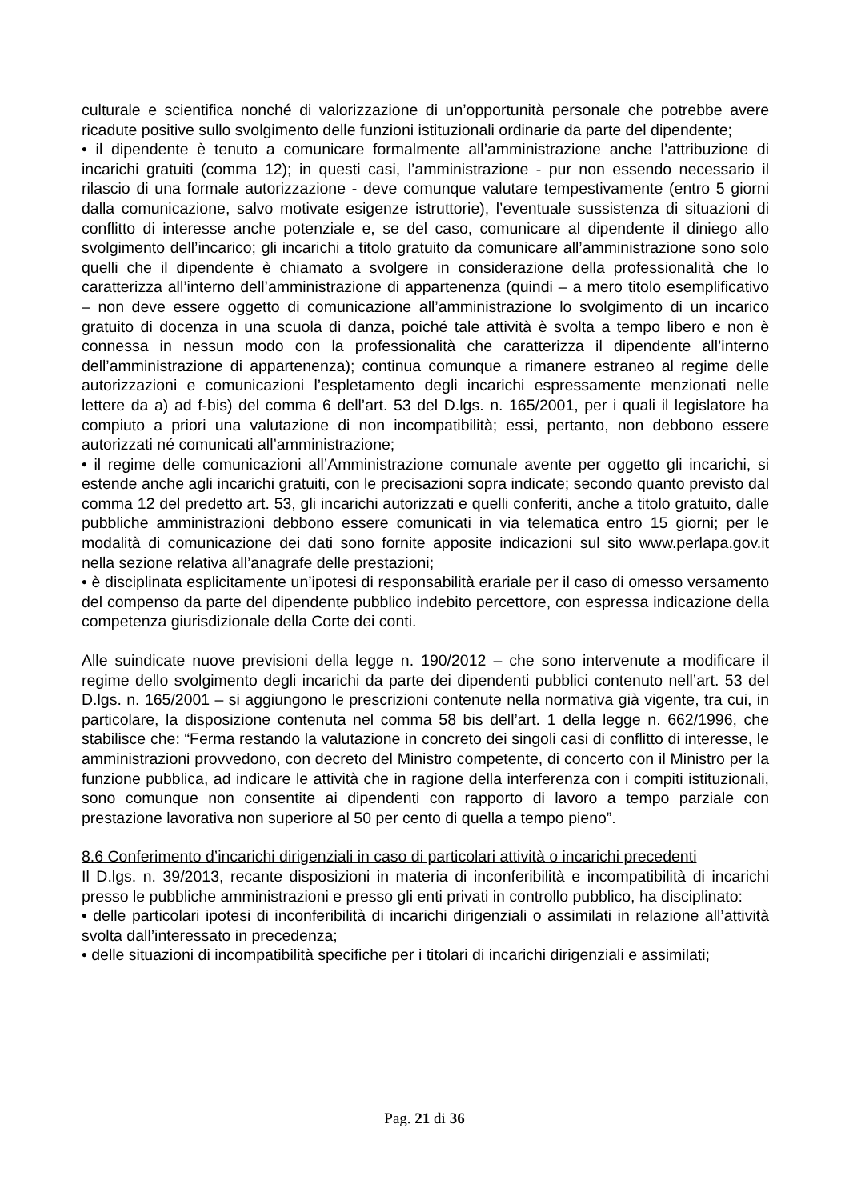culturale e scientifica nonché di valorizzazione di un’opportunità personale che potrebbe avere ricadute positive sullo svolgimento delle funzioni istituzionali ordinarie da parte del dipendente;
• il dipendente è tenuto a comunicare formalmente all’amministrazione anche l’attribuzione di incarichi gratuiti (comma 12); in questi casi, l’amministrazione - pur non essendo necessario il rilascio di una formale autorizzazione - deve comunque valutare tempestivamente (entro 5 giorni dalla comunicazione, salvo motivate esigenze istruttorie), l’eventuale sussistenza di situazioni di conflitto di interesse anche potenziale e, se del caso, comunicare al dipendente il diniego allo svolgimento dell’incarico; gli incarichi a titolo gratuito da comunicare all’amministrazione sono solo quelli che il dipendente è chiamato a svolgere in considerazione della professionalità che lo caratterizza all’interno dell’amministrazione di appartenenza (quindi – a mero titolo esemplificativo – non deve essere oggetto di comunicazione all’amministrazione lo svolgimento di un incarico gratuito di docenza in una scuola di danza, poiché tale attività è svolta a tempo libero e non è connessa in nessun modo con la professionalità che caratterizza il dipendente all’interno dell’amministrazione di appartenenza); continua comunque a rimanere estraneo al regime delle autorizzazioni e comunicazioni l’espletamento degli incarichi espressamente menzionati nelle lettere da a) ad f-bis) del comma 6 dell’art. 53 del D.lgs. n. 165/2001, per i quali il legislatore ha compiuto a priori una valutazione di non incompatibilità; essi, pertanto, non debbono essere autorizzati né comunicati all’amministrazione;
• il regime delle comunicazioni all’Amministrazione comunale avente per oggetto gli incarichi, si estende anche agli incarichi gratuiti, con le precisazioni sopra indicate; secondo quanto previsto dal comma 12 del predetto art. 53, gli incarichi autorizzati e quelli conferiti, anche a titolo gratuito, dalle pubbliche amministrazioni debbono essere comunicati in via telematica entro 15 giorni; per le modalità di comunicazione dei dati sono fornite apposite indicazioni sul sito www.perlapa.gov.it nella sezione relativa all’anagrafe delle prestazioni;
• è disciplinata esplicitamente un’ipotesi di responsabilità erariale per il caso di omesso versamento del compenso da parte del dipendente pubblico indebito percettore, con espressa indicazione della competenza giurisdizionale della Corte dei conti.
Alle suindicate nuove previsioni della legge n. 190/2012 – che sono intervenute a modificare il regime dello svolgimento degli incarichi da parte dei dipendenti pubblici contenuto nell’art. 53 del D.lgs. n. 165/2001 – si aggiungono le prescrizioni contenute nella normativa già vigente, tra cui, in particolare, la disposizione contenuta nel comma 58 bis dell’art. 1 della legge n. 662/1996, che stabilisce che: “Ferma restando la valutazione in concreto dei singoli casi di conflitto di interesse, le amministrazioni provvedono, con decreto del Ministro competente, di concerto con il Ministro per la funzione pubblica, ad indicare le attività che in ragione della interferenza con i compiti istituzionali, sono comunque non consentite ai dipendenti con rapporto di lavoro a tempo parziale con prestazione lavorativa non superiore al 50 per cento di quella a tempo pieno”.
8.6 Conferimento d’incarichi dirigenziali in caso di particolari attività o incarichi precedenti
Il D.lgs. n. 39/2013, recante disposizioni in materia di inconferibilità e incompatibilità di incarichi presso le pubbliche amministrazioni e presso gli enti privati in controllo pubblico, ha disciplinato:
• delle particolari ipotesi di inconferibilità di incarichi dirigenziali o assimilati in relazione all’attività svolta dall’interessato in precedenza;
• delle situazioni di incompatibilità specifiche per i titolari di incarichi dirigenziali e assimilati;
Pag. 21 di 36